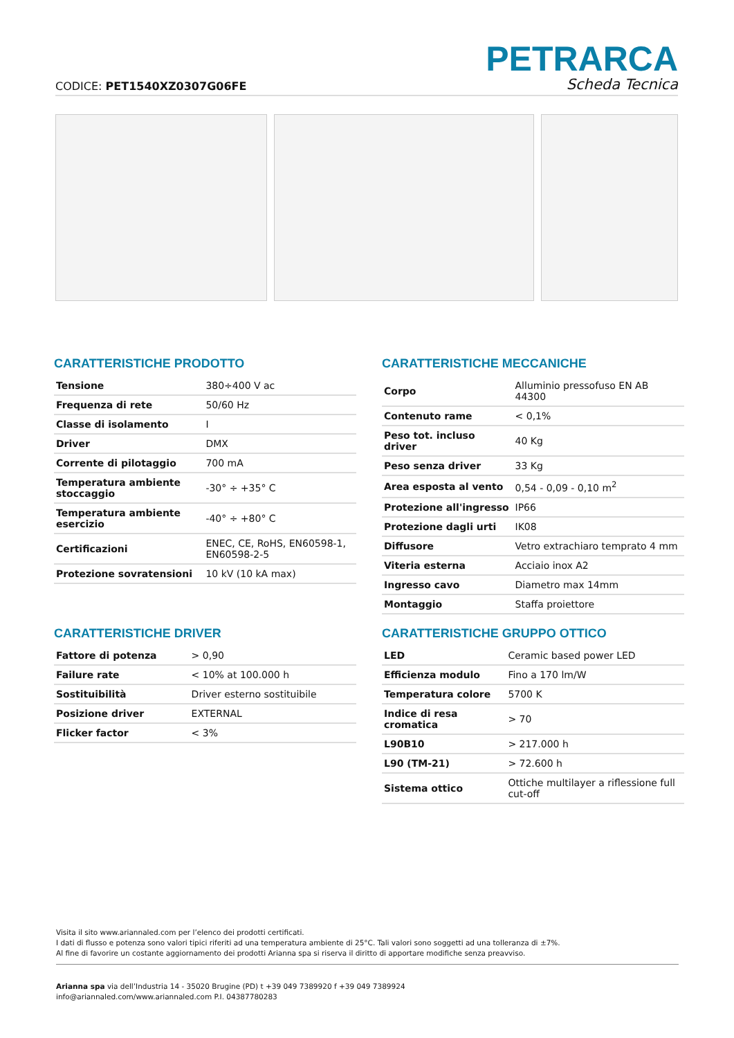PETRARCA
CODICE: PET1540XZ0307G06FE Scheda Tecnica
CARATTERISTICHE PRODOTTO
| Tensione | 380÷400 V ac |
| Frequenza di rete | 50/60 Hz |
| Classe di isolamento | I |
| Driver | DMX |
| Corrente di pilotaggio | 700 mA |
| Temperatura ambiente stoccaggio | -30° ÷ +35° C |
| Temperatura ambiente esercizio | -40° ÷ +80° C |
| Certificazioni | ENEC, CE, RoHS, EN60598-1, EN60598-2-5 |
| Protezione sovratensioni | 10 kV (10 kA max) |
CARATTERISTICHE MECCANICHE
| Corpo | Alluminio pressofuso EN AB 44300 |
| Contenuto rame | < 0,1% |
| Peso tot. incluso driver | 40 Kg |
| Peso senza driver | 33 Kg |
| Area esposta al vento | 0,54 - 0,09 - 0,10 m<sup>2</sup> |
| Protezione all'ingresso | IP66 |
| Protezione dagli urti | IK08 |
| Diffusore | Vetro extrachiaro temprato 4 mm |
| Viteria esterna | Acciaio inox A2 |
| Ingresso cavo | Diametro max 14mm |
| Montaggio | Staffa proiettore |
CARATTERISTICHE DRIVER
| Fattore di potenza | > 0,90 |
| Failure rate | < 10% at 100.000 h |
| Sostituibilità | Driver esterno sostituibile |
| Posizione driver | EXTERNAL |
| Flicker factor | < 3% |
CARATTERISTICHE GRUPPO OTTICO
| LED | Ceramic based power LED |
| Efficienza modulo | Fino a 170 lm/W |
| Temperatura colore | 5700 K |
| Indice di resa cromatica | > 70 |
| L90B10 | > 217.000 h |
| L90 (TM-21) | > 72.600 h |
| Sistema ottico | Ottiche multilayer a riflessione full cut-off |
Visita il sito www.ariannaled.com per l’elenco dei prodotti certificati.
I dati di flusso e potenza sono valori tipici riferiti ad una temperatura ambiente di 25°C. Tali valori sono soggetti ad una tolleranza di ±7%.
Al fine di favorire un costante aggiornamento dei prodotti Arianna spa si riserva il diritto di apportare modifiche senza preavviso.
Arianna spa via dell’Industria 14 - 35020 Brugine (PD) t +39 049 7389920 f +39 049 7389924
info@ariannaled.com/www.ariannaled.com P.I. 04387780283